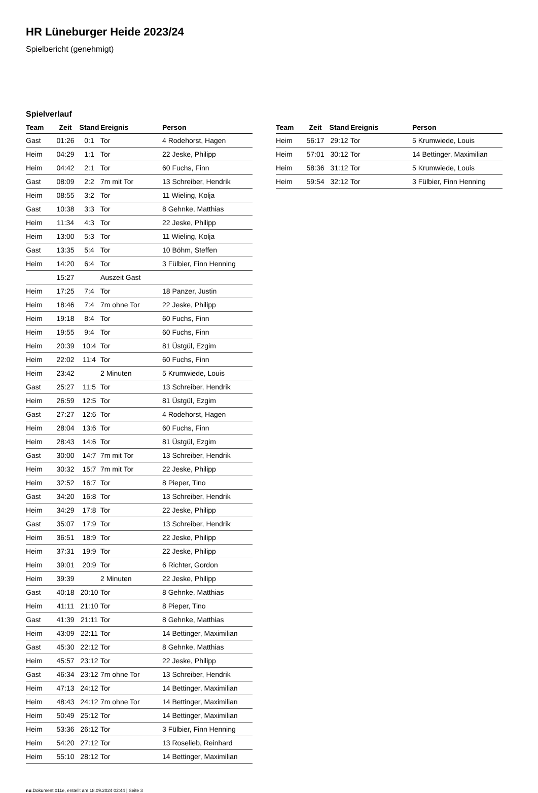HR Lüneburger Heide 2023/24
Spielbericht (genehmigt)
Spielverlauf
| Team | Zeit | Stand | Ereignis | Person |
| --- | --- | --- | --- | --- |
| Gast | 01:26 | 0:1 | Tor | 4 Rodehorst, Hagen |
| Heim | 04:29 | 1:1 | Tor | 22 Jeske, Philipp |
| Heim | 04:42 | 2:1 | Tor | 60 Fuchs, Finn |
| Gast | 08:09 | 2:2 | 7m mit Tor | 13 Schreiber, Hendrik |
| Heim | 08:55 | 3:2 | Tor | 11 Wieling, Kolja |
| Gast | 10:38 | 3:3 | Tor | 8 Gehnke, Matthias |
| Heim | 11:34 | 4:3 | Tor | 22 Jeske, Philipp |
| Heim | 13:00 | 5:3 | Tor | 11 Wieling, Kolja |
| Gast | 13:35 | 5:4 | Tor | 10 Böhm, Steffen |
| Heim | 14:20 | 6:4 | Tor | 3 Fülbier, Finn Henning |
| | 15:27 | | Auszeit Gast | |
| Heim | 17:25 | 7:4 | Tor | 18 Panzer, Justin |
| Heim | 18:46 | 7:4 | 7m ohne Tor | 22 Jeske, Philipp |
| Heim | 19:18 | 8:4 | Tor | 60 Fuchs, Finn |
| Heim | 19:55 | 9:4 | Tor | 60 Fuchs, Finn |
| Heim | 20:39 | 10:4 | Tor | 81 Üstgül, Ezgim |
| Heim | 22:02 | 11:4 | Tor | 60 Fuchs, Finn |
| Heim | 23:42 | | 2 Minuten | 5 Krumwiede, Louis |
| Gast | 25:27 | 11:5 | Tor | 13 Schreiber, Hendrik |
| Heim | 26:59 | 12:5 | Tor | 81 Üstgül, Ezgim |
| Gast | 27:27 | 12:6 | Tor | 4 Rodehorst, Hagen |
| Heim | 28:04 | 13:6 | Tor | 60 Fuchs, Finn |
| Heim | 28:43 | 14:6 | Tor | 81 Üstgül, Ezgim |
| Gast | 30:00 | 14:7 | 7m mit Tor | 13 Schreiber, Hendrik |
| Heim | 30:32 | 15:7 | 7m mit Tor | 22 Jeske, Philipp |
| Heim | 32:52 | 16:7 | Tor | 8 Pieper, Tino |
| Gast | 34:20 | 16:8 | Tor | 13 Schreiber, Hendrik |
| Heim | 34:29 | 17:8 | Tor | 22 Jeske, Philipp |
| Gast | 35:07 | 17:9 | Tor | 13 Schreiber, Hendrik |
| Heim | 36:51 | 18:9 | Tor | 22 Jeske, Philipp |
| Heim | 37:31 | 19:9 | Tor | 22 Jeske, Philipp |
| Heim | 39:01 | 20:9 | Tor | 6 Richter, Gordon |
| Heim | 39:39 | | 2 Minuten | 22 Jeske, Philipp |
| Gast | 40:18 | 20:10 | Tor | 8 Gehnke, Matthias |
| Heim | 41:11 | 21:10 | Tor | 8 Pieper, Tino |
| Gast | 41:39 | 21:11 | Tor | 8 Gehnke, Matthias |
| Heim | 43:09 | 22:11 | Tor | 14 Bettinger, Maximilian |
| Gast | 45:30 | 22:12 | Tor | 8 Gehnke, Matthias |
| Heim | 45:57 | 23:12 | Tor | 22 Jeske, Philipp |
| Gast | 46:34 | 23:12 | 7m ohne Tor | 13 Schreiber, Hendrik |
| Heim | 47:13 | 24:12 | Tor | 14 Bettinger, Maximilian |
| Heim | 48:43 | 24:12 | 7m ohne Tor | 14 Bettinger, Maximilian |
| Heim | 50:49 | 25:12 | Tor | 14 Bettinger, Maximilian |
| Heim | 53:36 | 26:12 | Tor | 3 Fülbier, Finn Henning |
| Heim | 54:20 | 27:12 | Tor | 13 Roselieb, Reinhard |
| Heim | 55:10 | 28:12 | Tor | 14 Bettinger, Maximilian |
| Team | Zeit | Stand | Ereignis | Person |
| --- | --- | --- | --- | --- |
| Heim | 56:17 | 29:12 | Tor | 5 Krumwiede, Louis |
| Heim | 57:01 | 30:12 | Tor | 14 Bettinger, Maximilian |
| Heim | 58:36 | 31:12 | Tor | 5 Krumwiede, Louis |
| Heim | 59:54 | 32:12 | Tor | 3 Fülbier, Finn Henning |
nu.Dokument 011e, erstellt am 18.09.2024 02:44 | Seite 3